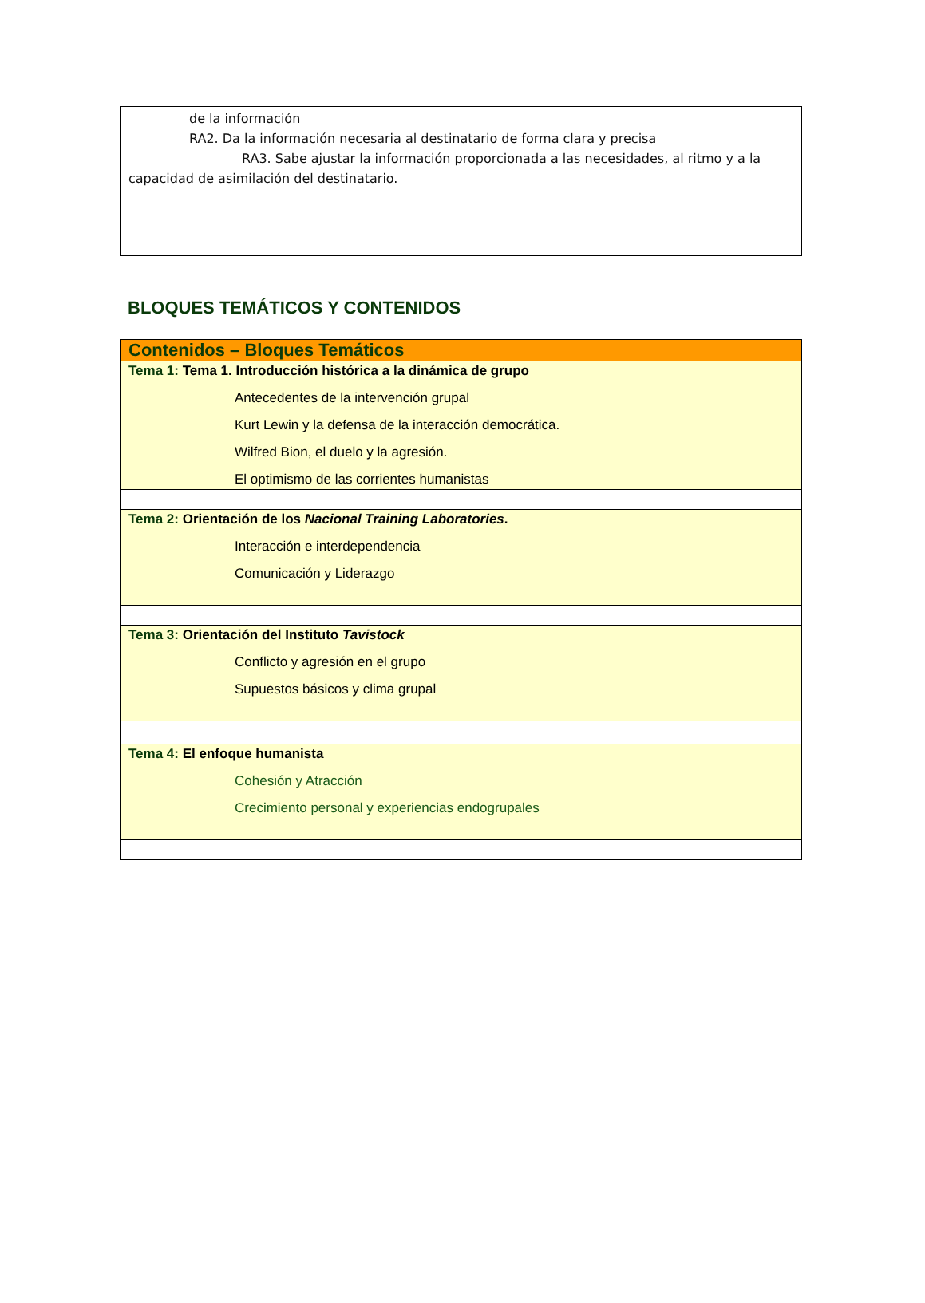de la información
RA2. Da la información necesaria al destinatario de forma clara y precisa
RA3. Sabe ajustar la información proporcionada a las necesidades, al ritmo y a la capacidad de asimilación del destinatario.
BLOQUES TEMÁTICOS Y CONTENIDOS
| Contenidos – Bloques Temáticos |
| Tema 1: Tema 1. Introducción histórica a la dinámica de grupo Antecedentes de la intervención grupal Kurt Lewin y la defensa de la interacción democrática. Wilfred Bion, el duelo y la agresión. El optimismo de las corrientes humanistas |
| Tema 2: Orientación de los Nacional Training Laboratories . Interacción e interdependencia Comunicación y Liderazgo |
| Tema 3: Orientación del Instituto Tavistock Conflicto y agresión en el grupo Supuestos básicos y clima grupal |
| Tema 4: El enfoque humanista Cohesión y Atracción Crecimiento personal y experiencias endogrupales |